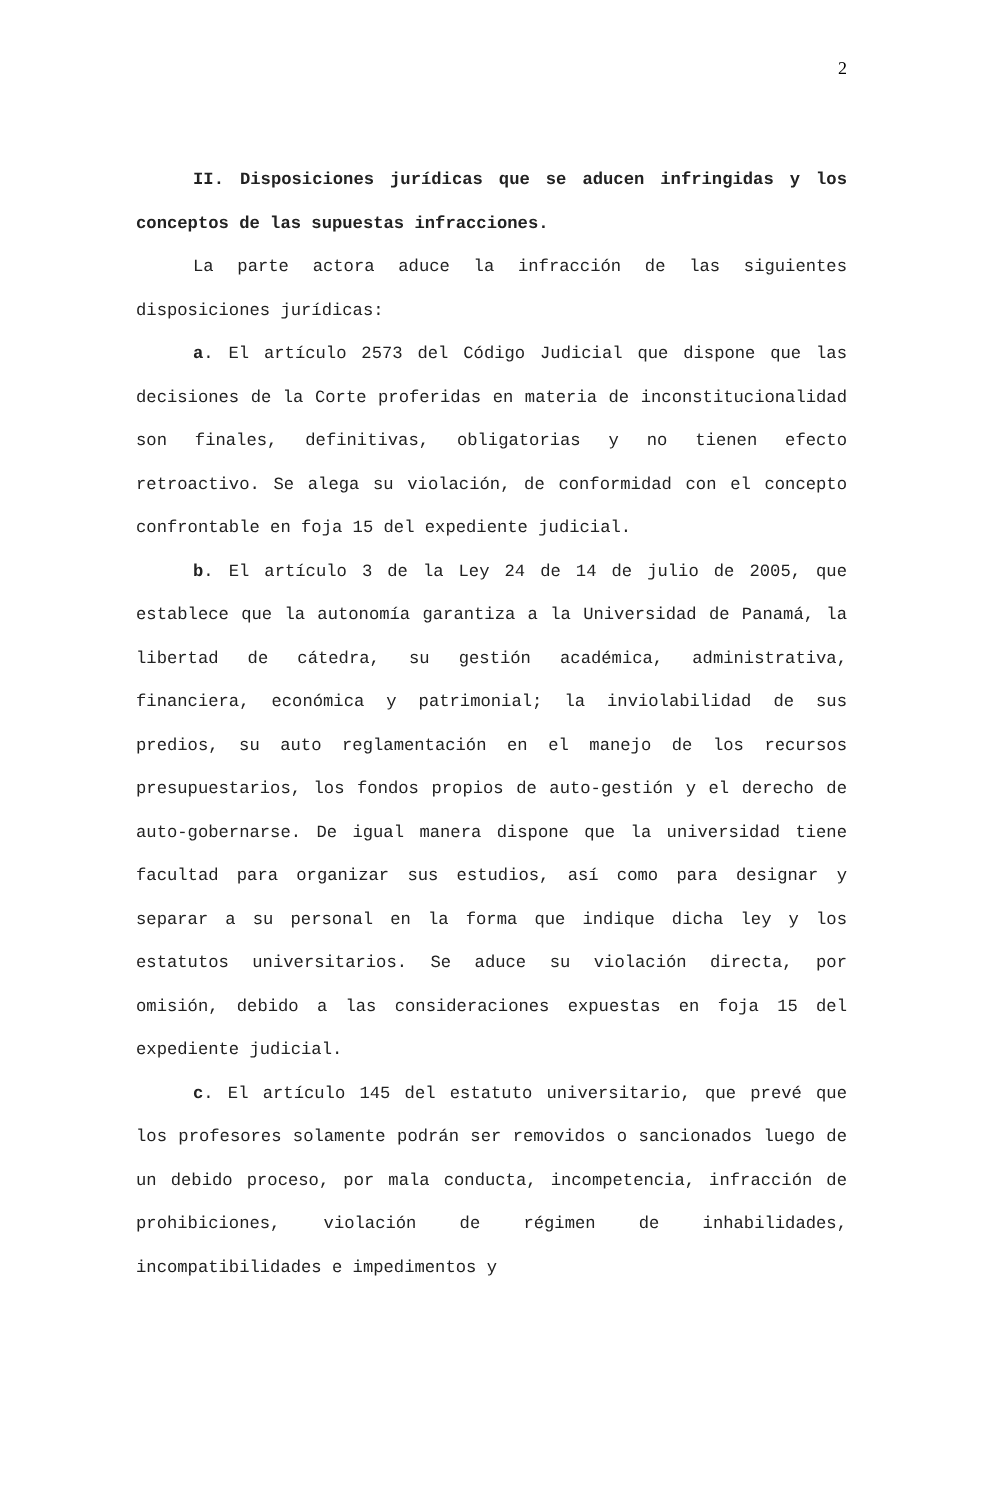2
II. Disposiciones jurídicas que se aducen infringidas y los conceptos de las supuestas infracciones.
La parte actora aduce la infracción de las siguientes disposiciones jurídicas:
a. El artículo 2573 del Código Judicial que dispone que las decisiones de la Corte proferidas en materia de inconstitucionalidad son finales, definitivas, obligatorias y no tienen efecto retroactivo. Se alega su violación, de conformidad con el concepto confrontable en foja 15 del expediente judicial.
b. El artículo 3 de la Ley 24 de 14 de julio de 2005, que establece que la autonomía garantiza a la Universidad de Panamá, la libertad de cátedra, su gestión académica, administrativa, financiera, económica y patrimonial; la inviolabilidad de sus predios, su auto reglamentación en el manejo de los recursos presupuestarios, los fondos propios de auto-gestión y el derecho de auto-gobernarse. De igual manera dispone que la universidad tiene facultad para organizar sus estudios, así como para designar y separar a su personal en la forma que indique dicha ley y los estatutos universitarios. Se aduce su violación directa, por omisión, debido a las consideraciones expuestas en foja 15 del expediente judicial.
c. El artículo 145 del estatuto universitario, que prevé que los profesores solamente podrán ser removidos o sancionados luego de un debido proceso, por mala conducta, incompetencia, infracción de prohibiciones, violación de régimen de inhabilidades, incompatibilidades e impedimentos y